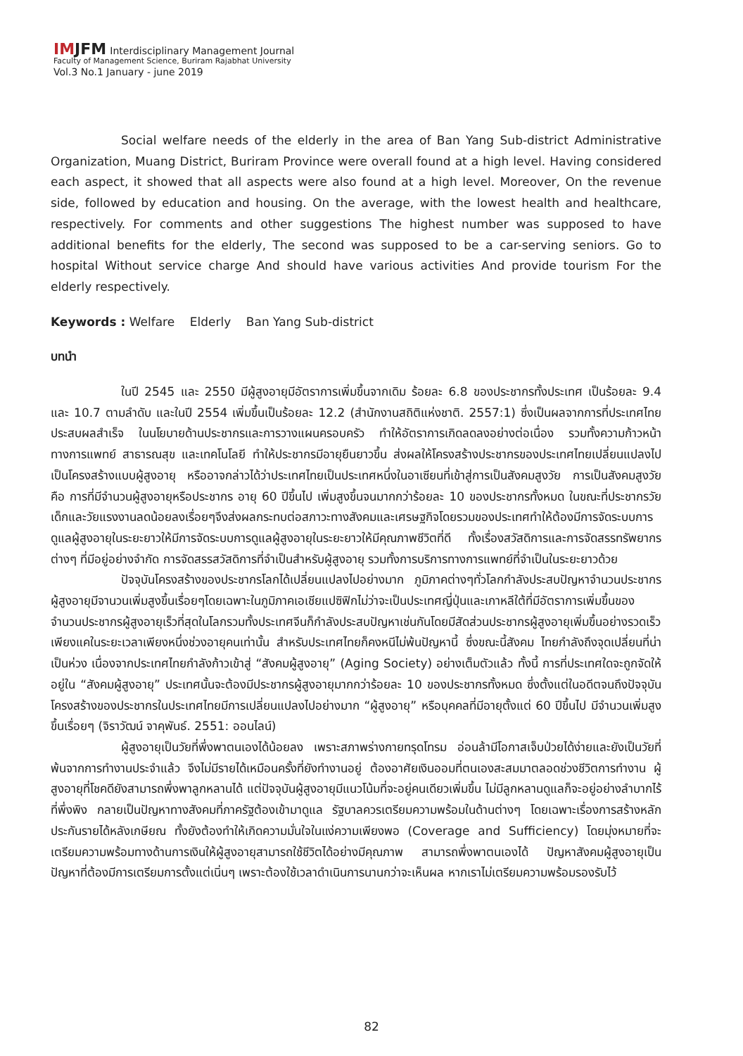IMJFM Interdisciplinary Management Journal
Faculty of Management Science, Buriram Rajabhat University
Vol.3 No.1 January - june 2019
Social welfare needs of the elderly in the area of Ban Yang Sub-district Administrative Organization, Muang District, Buriram Province were overall found at a high level. Having considered each aspect, it showed that all aspects were also found at a high level. Moreover, On the revenue side, followed by education and housing. On the average, with the lowest health and healthcare, respectively. For comments and other suggestions The highest number was supposed to have additional benefits for the elderly, The second was supposed to be a car-serving seniors. Go to hospital Without service charge And should have various activities And provide tourism For the elderly respectively.
Keywords : Welfare Elderly Ban Yang Sub-district
บทนำ
ในปี 2545 และ 2550 มีผู้สูงอายุมีอัตราการเพิ่มขึ้นจากเดิม ร้อยละ 6.8 ของประชากรทั้งประเทศ เป็นร้อยละ 9.4 และ 10.7 ตามลำดับ และในปี 2554 เพิ่มขึ้นเป็นร้อยละ 12.2 (สำนักงานสถิติแห่งชาติ. 2557:1) ซึ่งเป็นผลจากการที่ประเทศไทยประสบผลสำเร็จ ในนโยบายด้านประชากรและการวางแผนครอบครัว ทำให้อัตราการเกิดลดลงอย่างต่อเนื่อง รวมทั้งความก้าวหน้าทางการแพทย์ สาธารณสุข และเทคโนโลยี ทำให้ประชากรมีอายุยืนยาวขึ้น ส่งผลให้โครงสร้างประชากรของประเทศไทยเปลี่ยนแปลงไปเป็นโครงสร้างแบบผู้สูงอายุ หรืออาจกล่าวได้ว่าประเทศไทยเป็นประเทศหนึ่งในอาเซียนที่เข้าสู่การเป็นสังคมสูงวัย การเป็นสังคมสูงวัย คือ การที่มีจำนวนผู้สูงอายุหรือประชากร อายุ 60 ปีขึ้นไป เพิ่มสูงขึ้นจนมากกว่าร้อยละ 10 ของประชากรทั้งหมด ในขณะที่ประชากรวัยเด็กและวัยแรงงานลดน้อยลงเรื่อยๆจึงส่งผลกระทบต่อสภาวะทางสังคมและเศรษฐกิจโดยรวมของประเทศทำให้ต้องมีการจัดระบบการดูแลผู้สูงอายุในระยะยาวให้มีการจัดระบบการดูแลผู้สูงอายุในระยะยาวให้มีคุณภาพชีวิตที่ดี ทั้งเรื่องสวัสดิการและการจัดสรรทรัพยากรต่างๆ ที่มีอยู่อย่างจำกัด การจัดสรรสวัสดิการที่จำเป็นสำหรับผู้สูงอายุ รวมทั้งการบริการทางการแพทย์ที่จำเป็นในระยะยาวด้วย
ปัจจุบันโครงสร้างของประชากรโลกได้เปลี่ยนแปลงไปอย่างมาก ภูมิภาคต่างๆทั่วโลกกำลังประสบปัญหาจำนวนประชากรผู้สูงอายุมีจานวนเพิ่มสูงขึ้นเรื่อยๆโดยเฉพาะในภูมิภาคเอเชียแปซิฟิกไม่ว่าจะเป็นประเทศญี่ปุ่นและเกาหลีใต้ที่มีอัตราการเพิ่มขึ้นของจำนวนประชากรผู้สูงอายุเร็วที่สุดในโลกรวมทั้งประเทศจีนก็กำลังประสบปัญหาเช่นกันโดยมีสัดส่วนประชากรผู้สูงอายุเพิ่มขึ้นอย่างรวดเร็วเพียงแคในระยะเวลาเพียงหนึ่งช่วงอายุคนเท่านั้น สำหรับประเทศไทยก็คงหนีไม่พ้นปัญหานี้ ซึ่งขณะนี้สังคม ไทยกำลังถึงจุดเปลี่ยนที่น่าเป็นห่วง เนื่องจากประเทศไทยกำลังก้าวเข้าสู่ “สังคมผู้สูงอายุ” (Aging Society) อย่างเต็มตัวแล้ว ทั้งนี้ การที่ประเทศใดจะถูกจัดให้อยู่ใน “สังคมผู้สูงอายุ” ประเทศนั้นจะต้องมีประชากรผู้สูงอายุมากกว่าร้อยละ 10 ของประชากรทั้งหมด ซึ่งตั้งแต่ในอดีตจนถึงปัจจุบันโครงสร้างของประชากรในประเทศไทยมีการเปลี่ยนแปลงไปอย่างมาก “ผู้สูงอายุ” หรือบุคคลที่มีอายุตั้งแต่ 60 ปีขึ้นไป มีจำนวนเพิ่มสูงขึ้นเรื่อยๆ (จิราวัฒน์ จาคุพันธ์. 2551: ออนไลน์)
ผู้สูงอายุเป็นวัยที่พึ่งพาตนเองได้น้อยลง เพราะสภาพร่างกายทรุดโทรม อ่อนล้ามีโอกาสเจ็บป่วยได้ง่ายและยังเป็นวัยที่พ้นจากการทำงานประจำแล้ว จึงไม่มีรายได้เหมือนครั้งที่ยังทำงานอยู่ ต้องอาศัยเงินออมที่ตนเองสะสมมาตลอดช่วงชีวิตการทำงาน ผู้สูงอายุที่โชคดียังสามารถพึ่งพาลูกหลานได้ แต่ปัจจุบันผู้สูงอายุมีแนวโน้มที่จะอยู่คนเดียวเพิ่มขึ้น ไม่มีลูกหลานดูแลก็จะอยู่อย่างลำบากไร้ที่พึ่งพิง กลายเป็นปัญหาทางสังคมที่ภาครัฐต้องเข้ามาดูแล รัฐบาลควรเตรียมความพร้อมในด้านต่างๆ โดยเฉพาะเรื่องการสร้างหลักประกันรายได้หลังเกษียณ ทั้งยังต้องทำให้เกิดความมั่นใจในแง่ความเพียงพอ (Coverage and Sufficiency) โดยมุ่งหมายที่จะเตรียมความพร้อมทางด้านการเงินให้ผู้สูงอายุสามารถใช้ชีวิตได้อย่างมีคุณภาพ สามารถพึ่งพาตนเองได้ ปัญหาสังคมผู้สูงอายุเป็นปัญหาที่ต้องมีการเตรียมการตั้งแต่เนิ่นๆ เพราะต้องใช้เวลาดำเนินการนานกว่าจะเห็นผล หากเราไม่เตรียมความพร้อมรองรับไว้
82